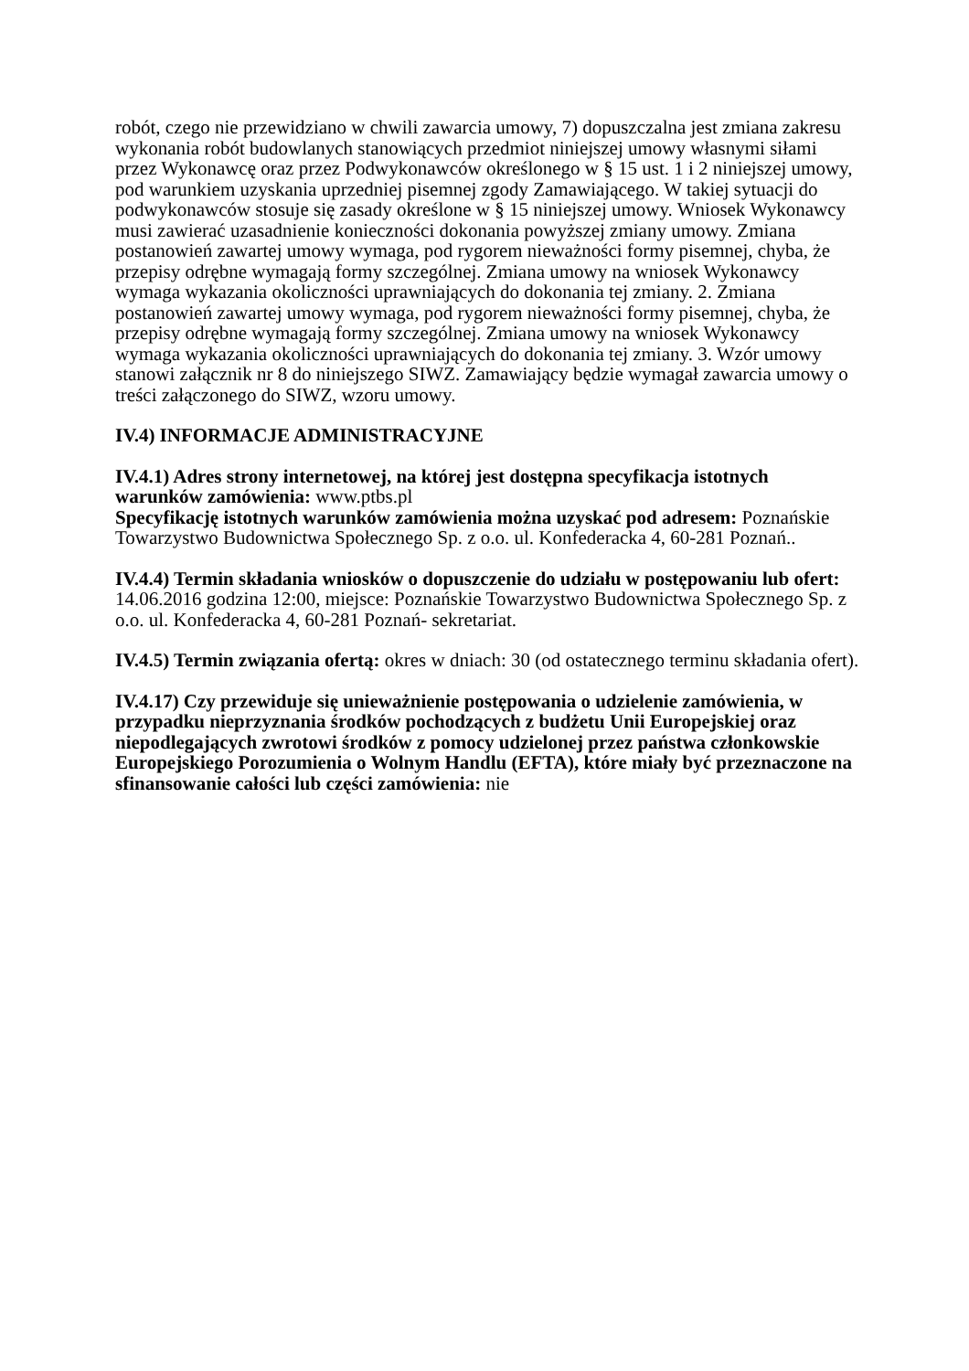robót, czego nie przewidziano w chwili zawarcia umowy, 7) dopuszczalna jest zmiana zakresu wykonania robót budowlanych stanowiących przedmiot niniejszej umowy własnymi siłami przez Wykonawcę oraz przez Podwykonawców określonego w § 15 ust. 1 i 2 niniejszej umowy, pod warunkiem uzyskania uprzedniej pisemnej zgody Zamawiającego. W takiej sytuacji do podwykonawców stosuje się zasady określone w § 15 niniejszej umowy. Wniosek Wykonawcy musi zawierać uzasadnienie konieczności dokonania powyższej zmiany umowy. Zmiana postanowień zawartej umowy wymaga, pod rygorem nieważności formy pisemnej, chyba, że przepisy odrębne wymagają formy szczególnej. Zmiana umowy na wniosek Wykonawcy wymaga wykazania okoliczności uprawniających do dokonania tej zmiany. 2. Zmiana postanowień zawartej umowy wymaga, pod rygorem nieważności formy pisemnej, chyba, że przepisy odrębne wymagają formy szczególnej. Zmiana umowy na wniosek Wykonawcy wymaga wykazania okoliczności uprawniających do dokonania tej zmiany. 3. Wzór umowy stanowi załącznik nr 8 do niniejszego SIWZ. Zamawiający będzie wymagał zawarcia umowy o treści załączonego do SIWZ, wzoru umowy.
IV.4) INFORMACJE ADMINISTRACYJNE
IV.4.1) Adres strony internetowej, na której jest dostępna specyfikacja istotnych warunków zamówienia: www.ptbs.pl
Specyfikację istotnych warunków zamówienia można uzyskać pod adresem: Poznańskie Towarzystwo Budownictwa Społecznego Sp. z o.o. ul. Konfederacka 4, 60-281 Poznań..
IV.4.4) Termin składania wniosków o dopuszczenie do udziału w postępowaniu lub ofert: 14.06.2016 godzina 12:00, miejsce: Poznańskie Towarzystwo Budownictwa Społecznego Sp. z o.o. ul. Konfederacka 4, 60-281 Poznań- sekretariat.
IV.4.5) Termin związania ofertą: okres w dniach: 30 (od ostatecznego terminu składania ofert).
IV.4.17) Czy przewiduje się unieważnienie postępowania o udzielenie zamówienia, w przypadku nieprzyznania środków pochodzących z budżetu Unii Europejskiej oraz niepodlegających zwrotowi środków z pomocy udzielonej przez państwa członkowskie Europejskiego Porozumienia o Wolnym Handlu (EFTA), które miały być przeznaczone na sfinansowanie całości lub części zamówienia: nie